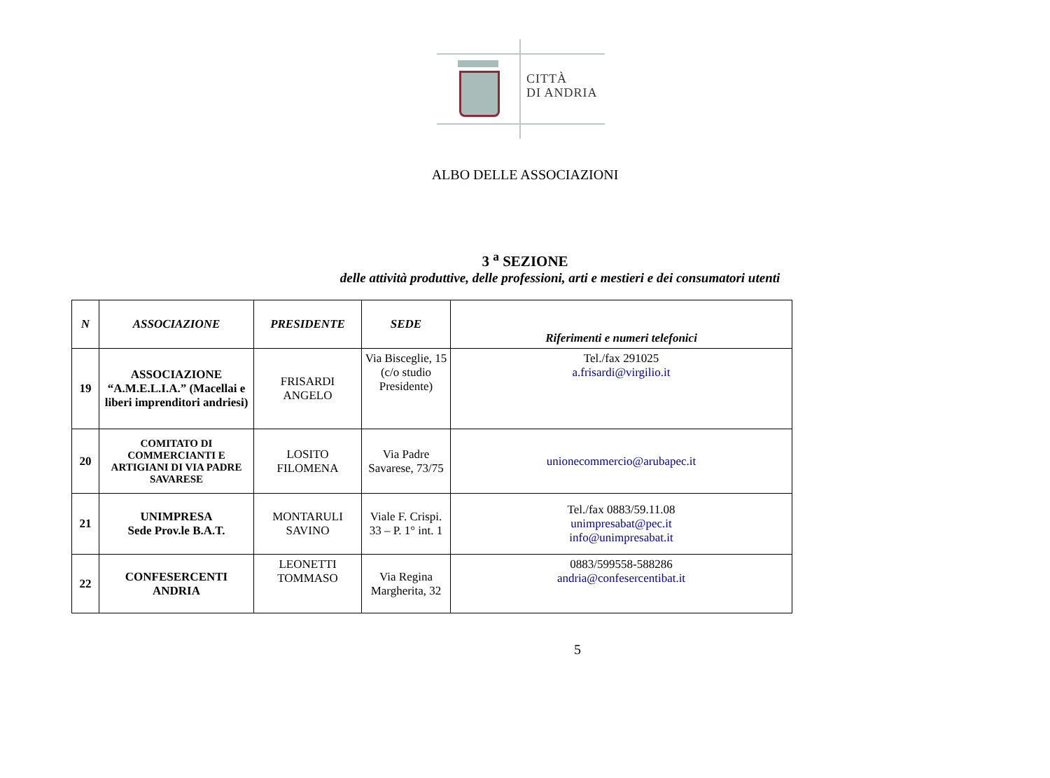CITTÀ
DI ANDRIA
ALBO DELLE ASSOCIAZIONI
3 <sup>a</sup> SEZIONE
delle attività produttive, delle professioni, arti e mestieri e dei consumatori utenti
| N | ASSOCIAZIONE | PRESIDENTE | SEDE | Riferimenti e numeri telefonici |
| --- | --- | --- | --- | --- |
| 19 | ASSOCIAZIONE “A.M.E.L.I.A.” (Macellai e liberi imprenditori andriesi) | FRISARDI ANGELO | Via Bisceglie, 15 (c/o studio Presidente) | Tel./fax 291025 a.frisardi@virgilio.it |
| 20 | COMITATO DI COMMERCIANTI E ARTIGIANI DI VIA PADRE SAVARESE | LOSITO FILOMENA | Via Padre Savarese, 73/75 | unionecommercio@arubapec.it |
| 21 | UNIMPRESA Sede Prov.le B.A.T. | MONTARULI SAVINO | Viale F. Crispi. 33 – P. 1° int. 1 | Tel./fax 0883/59.11.08 unimpresabat@pec.it info@unimpresabat.it |
| 22 | CONFESERCENTI ANDRIA | LEONETTI TOMMASO | Via Regina Margherita, 32 | 0883/599558-588286 andria@confesercentibat.it |
5